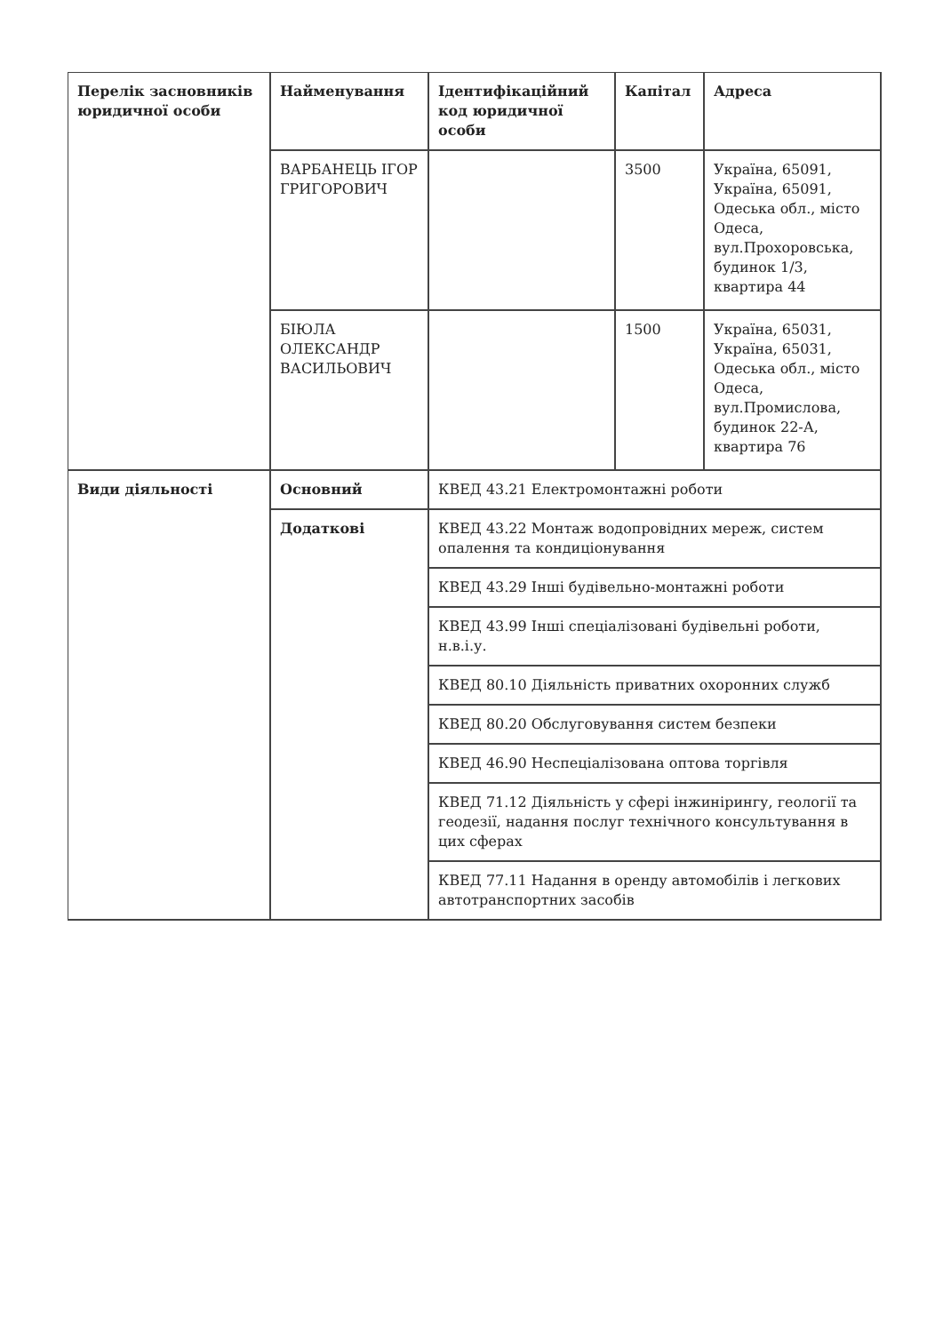| Перелік засновників юридичної особи | Найменування | Ідентифікаційний код юридичної особи | Капітал | Адреса |
| --- | --- | --- | --- | --- |
| | ВАРБАНЕЦЬ ІГОР ГРИГОРОВИЧ | | 3500 | Україна, 65091, Україна, 65091, Одеська обл., місто Одеса, вул.Прохоровська, будинок 1/3, квартира 44 |
| | БІЮЛА ОЛЕКСАНДР ВАСИЛЬОВИЧ | | 1500 | Україна, 65031, Україна, 65031, Одеська обл., місто Одеса, вул.Промислова, будинок 22-А, квартира 76 |
| Види діяльності | Основний | КВЕД 43.21 Електромонтажні роботи | | |
| | Додаткові | КВЕД 43.22 Монтаж водопровідних мереж, систем опалення та кондиціонування | | |
| | | КВЕД 43.29 Інші будівельно-монтажні роботи | | |
| | | КВЕД 43.99 Інші спеціалізовані будівельні роботи, н.в.і.у. | | |
| | | КВЕД 80.10 Діяльність приватних охоронних служб | | |
| | | КВЕД 80.20 Обслуговування систем безпеки | | |
| | | КВЕД 46.90 Неспеціалізована оптова торгівля | | |
| | | КВЕД 71.12 Діяльність у сфері інжинірингу, геології та геодезії, надання послуг технічного консультування в цих сферах | | |
| | | КВЕД 77.11 Надання в оренду автомобілів і легкових автотранспортних засобів | | |